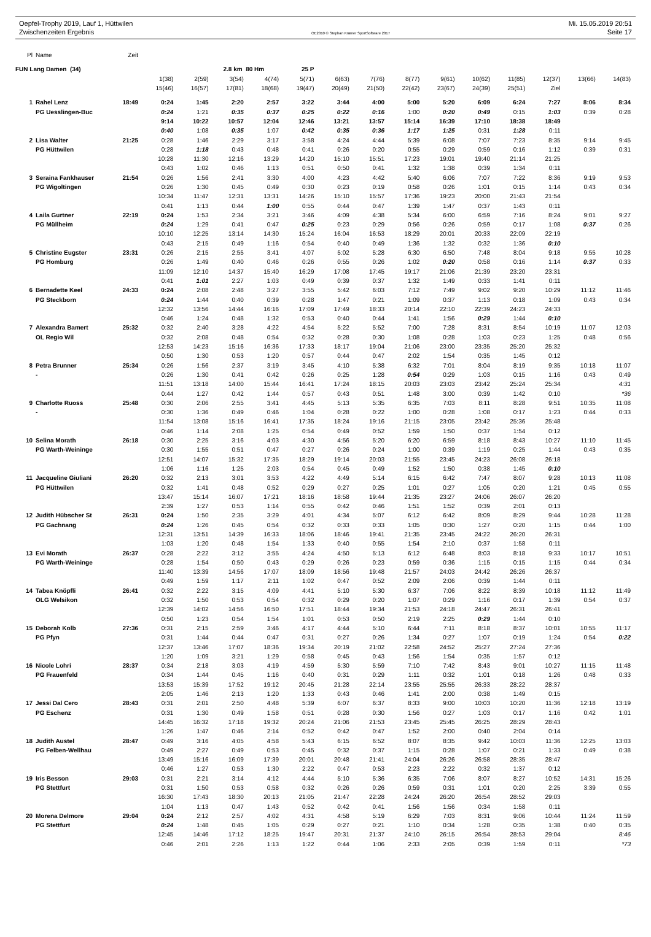Oepfel-Trophy 2019, Lauf 1, Hüttwilen Mi. 15.05.2019 20:51
Zwischenzeiten Ergebnis OE2010 © Stephan Krämer SportSoftware 2017 Seite 17
| Pl | Name | Zeit | | | | | | | | | | | | | | |
| --- | --- | --- | --- | --- | --- | --- | --- | --- | --- | --- | --- | --- | --- | --- | --- | --- |
| FUN Lang Damen (34) | | | | | 2.8 km 80 Hm | | 25 P | | | | | | | | | |
| | | | 1(38) | 2(59) | 3(54) | 4(74) | 5(71) | 6(63) | 7(76) | 8(77) | 9(61) | 10(62) | 11(85) | 12(37) | 13(66) | 14(83) |
| | | | 15(46) | 16(57) | 17(81) | 18(68) | 19(47) | 20(49) | 21(50) | 22(42) | 23(67) | 24(39) | 25(51) | Ziel | | |
| 1 | Rahel Lenz | 18:49 | 0:24 | 1:45 | 2:20 | 2:57 | 3:22 | 3:44 | 4:00 | 5:00 | 5:20 | 6:09 | 6:24 | 7:27 | 8:06 | 8:34 |
| | PG Uesslingen-Buc | | 0:24 | 1:21 | 0:35 | 0:37 | 0:25 | 0:22 | 0:16 | 1:00 | 0:20 | 0:49 | 0:15 | 1:03 | 0:39 | 0:28 |
| | | | 9:14 | 10:22 | 10:57 | 12:04 | 12:46 | 13:21 | 13:57 | 15:14 | 16:39 | 17:10 | 18:38 | 18:49 | | |
| | | | 0:40 | 1:08 | 0:35 | 1:07 | 0:42 | 0:35 | 0:36 | 1:17 | 1:25 | 0:31 | 1:28 | 0:11 | | |
| 2 | Lisa Walter | 21:25 | 0:28 | 1:46 | 2:29 | 3:17 | 3:58 | 4:24 | 4:44 | 5:39 | 6:08 | 7:07 | 7:23 | 8:35 | 9:14 | 9:45 |
| | PG Hüttwilen | | 0:28 | 1:18 | 0:43 | 0:48 | 0:41 | 0:26 | 0:20 | 0:55 | 0:29 | 0:59 | 0:16 | 1:12 | 0:39 | 0:31 |
| | | | 10:28 | 11:30 | 12:16 | 13:29 | 14:20 | 15:10 | 15:51 | 17:23 | 19:01 | 19:40 | 21:14 | 21:25 | | |
| | | | 0:43 | 1:02 | 0:46 | 1:13 | 0:51 | 0:50 | 0:41 | 1:32 | 1:38 | 0:39 | 1:34 | 0:11 | | |
| 3 | Seraina Fankhauser | 21:54 | 0:26 | 1:56 | 2:41 | 3:30 | 4:00 | 4:23 | 4:42 | 5:40 | 6:06 | 7:07 | 7:22 | 8:36 | 9:19 | 9:53 |
| | PG Wigoltingen | | 0:26 | 1:30 | 0:45 | 0:49 | 0:30 | 0:23 | 0:19 | 0:58 | 0:26 | 1:01 | 0:15 | 1:14 | 0:43 | 0:34 |
| | | | 10:34 | 11:47 | 12:31 | 13:31 | 14:26 | 15:10 | 15:57 | 17:36 | 19:23 | 20:00 | 21:43 | 21:54 | | |
| | | | 0:41 | 1:13 | 0:44 | 1:00 | 0:55 | 0:44 | 0:47 | 1:39 | 1:47 | 0:37 | 1:43 | 0:11 | | |
| 4 | Laila Gurtner | 22:19 | 0:24 | 1:53 | 2:34 | 3:21 | 3:46 | 4:09 | 4:38 | 5:34 | 6:00 | 6:59 | 7:16 | 8:24 | 9:01 | 9:27 |
| | PG Müllheim | | 0:24 | 1:29 | 0:41 | 0:47 | 0:25 | 0:23 | 0:29 | 0:56 | 0:26 | 0:59 | 0:17 | 1:08 | 0:37 | 0:26 |
| | | | 10:10 | 12:25 | 13:14 | 14:30 | 15:24 | 16:04 | 16:53 | 18:29 | 20:01 | 20:33 | 22:09 | 22:19 | | |
| | | | 0:43 | 2:15 | 0:49 | 1:16 | 0:54 | 0:40 | 0:49 | 1:36 | 1:32 | 0:32 | 1:36 | 0:10 | | |
| 5 | Christine Eugster | 23:31 | 0:26 | 2:15 | 2:55 | 3:41 | 4:07 | 5:02 | 5:28 | 6:30 | 6:50 | 7:48 | 8:04 | 9:18 | 9:55 | 10:28 |
| | PG Homburg | | 0:26 | 1:49 | 0:40 | 0:46 | 0:26 | 0:55 | 0:26 | 1:02 | 0:20 | 0:58 | 0:16 | 1:14 | 0:37 | 0:33 |
| | | | 11:09 | 12:10 | 14:37 | 15:40 | 16:29 | 17:08 | 17:45 | 19:17 | 21:06 | 21:39 | 23:20 | 23:31 | | |
| | | | 0:41 | 1:01 | 2:27 | 1:03 | 0:49 | 0:39 | 0:37 | 1:32 | 1:49 | 0:33 | 1:41 | 0:11 | | |
| 6 | Bernadette Keel | 24:33 | 0:24 | 2:08 | 2:48 | 3:27 | 3:55 | 5:42 | 6:03 | 7:12 | 7:49 | 9:02 | 9:20 | 10:29 | 11:12 | 11:46 |
| | PG Steckborn | | 0:24 | 1:44 | 0:40 | 0:39 | 0:28 | 1:47 | 0:21 | 1:09 | 0:37 | 1:13 | 0:18 | 1:09 | 0:43 | 0:34 |
| | | | 12:32 | 13:56 | 14:44 | 16:16 | 17:09 | 17:49 | 18:33 | 20:14 | 22:10 | 22:39 | 24:23 | 24:33 | | |
| | | | 0:46 | 1:24 | 0:48 | 1:32 | 0:53 | 0:40 | 0:44 | 1:41 | 1:56 | 0:29 | 1:44 | 0:10 | | |
| 7 | Alexandra Bamert | 25:32 | 0:32 | 2:40 | 3:28 | 4:22 | 4:54 | 5:22 | 5:52 | 7:00 | 7:28 | 8:31 | 8:54 | 10:19 | 11:07 | 12:03 |
| | OL Regio Wil | | 0:32 | 2:08 | 0:48 | 0:54 | 0:32 | 0:28 | 0:30 | 1:08 | 0:28 | 1:03 | 0:23 | 1:25 | 0:48 | 0:56 |
| | | | 12:53 | 14:23 | 15:16 | 16:36 | 17:33 | 18:17 | 19:04 | 21:06 | 23:00 | 23:35 | 25:20 | 25:32 | | |
| | | | 0:50 | 1:30 | 0:53 | 1:20 | 0:57 | 0:44 | 0:47 | 2:02 | 1:54 | 0:35 | 1:45 | 0:12 | | |
| 8 | Petra Brunner | 25:34 | 0:26 | 1:56 | 2:37 | 3:19 | 3:45 | 4:10 | 5:38 | 6:32 | 7:01 | 8:04 | 8:19 | 9:35 | 10:18 | 11:07 |
| | - | | 0:26 | 1:30 | 0:41 | 0:42 | 0:26 | 0:25 | 1:28 | 0:54 | 0:29 | 1:03 | 0:15 | 1:16 | 0:43 | 0:49 |
| | | | 11:51 | 13:18 | 14:00 | 15:44 | 16:41 | 17:24 | 18:15 | 20:03 | 23:03 | 23:42 | 25:24 | 25:34 | | 4:31 |
| | | | 0:44 | 1:27 | 0:42 | 1:44 | 0:57 | 0:43 | 0:51 | 1:48 | 3:00 | 0:39 | 1:42 | 0:10 | | *36 |
| 9 | Charlotte Ruoss | 25:48 | 0:30 | 2:06 | 2:55 | 3:41 | 4:45 | 5:13 | 5:35 | 6:35 | 7:03 | 8:11 | 8:28 | 9:51 | 10:35 | 11:08 |
| | - | | 0:30 | 1:36 | 0:49 | 0:46 | 1:04 | 0:28 | 0:22 | 1:00 | 0:28 | 1:08 | 0:17 | 1:23 | 0:44 | 0:33 |
| | | | 11:54 | 13:08 | 15:16 | 16:41 | 17:35 | 18:24 | 19:16 | 21:15 | 23:05 | 23:42 | 25:36 | 25:48 | | |
| | | | 0:46 | 1:14 | 2:08 | 1:25 | 0:54 | 0:49 | 0:52 | 1:59 | 1:50 | 0:37 | 1:54 | 0:12 | | |
| 10 | Selina Morath | 26:18 | 0:30 | 2:25 | 3:16 | 4:03 | 4:30 | 4:56 | 5:20 | 6:20 | 6:59 | 8:18 | 8:43 | 10:27 | 11:10 | 11:45 |
| | PG Warth-Weininge | | 0:30 | 1:55 | 0:51 | 0:47 | 0:27 | 0:26 | 0:24 | 1:00 | 0:39 | 1:19 | 0:25 | 1:44 | 0:43 | 0:35 |
| | | | 12:51 | 14:07 | 15:32 | 17:35 | 18:29 | 19:14 | 20:03 | 21:55 | 23:45 | 24:23 | 26:08 | 26:18 | | |
| | | | 1:06 | 1:16 | 1:25 | 2:03 | 0:54 | 0:45 | 0:49 | 1:52 | 1:50 | 0:38 | 1:45 | 0:10 | | |
| 11 | Jacqueline Giuliani | 26:20 | 0:32 | 2:13 | 3:01 | 3:53 | 4:22 | 4:49 | 5:14 | 6:15 | 6:42 | 7:47 | 8:07 | 9:28 | 10:13 | 11:08 |
| | PG Hüttwilen | | 0:32 | 1:41 | 0:48 | 0:52 | 0:29 | 0:27 | 0:25 | 1:01 | 0:27 | 1:05 | 0:20 | 1:21 | 0:45 | 0:55 |
| | | | 13:47 | 15:14 | 16:07 | 17:21 | 18:16 | 18:58 | 19:44 | 21:35 | 23:27 | 24:06 | 26:07 | 26:20 | | |
| | | | 2:39 | 1:27 | 0:53 | 1:14 | 0:55 | 0:42 | 0:46 | 1:51 | 1:52 | 0:39 | 2:01 | 0:13 | | |
| 12 | Judith Hübscher St | 26:31 | 0:24 | 1:50 | 2:35 | 3:29 | 4:01 | 4:34 | 5:07 | 6:12 | 6:42 | 8:09 | 8:29 | 9:44 | 10:28 | 11:28 |
| | PG Gachnang | | 0:24 | 1:26 | 0:45 | 0:54 | 0:32 | 0:33 | 0:33 | 1:05 | 0:30 | 1:27 | 0:20 | 1:15 | 0:44 | 1:00 |
| | | | 12:31 | 13:51 | 14:39 | 16:33 | 18:06 | 18:46 | 19:41 | 21:35 | 23:45 | 24:22 | 26:20 | 26:31 | | |
| | | | 1:03 | 1:20 | 0:48 | 1:54 | 1:33 | 0:40 | 0:55 | 1:54 | 2:10 | 0:37 | 1:58 | 0:11 | | |
| 13 | Evi Morath | 26:37 | 0:28 | 2:22 | 3:12 | 3:55 | 4:24 | 4:50 | 5:13 | 6:12 | 6:48 | 8:03 | 8:18 | 9:33 | 10:17 | 10:51 |
| | PG Warth-Weininge | | 0:28 | 1:54 | 0:50 | 0:43 | 0:29 | 0:26 | 0:23 | 0:59 | 0:36 | 1:15 | 0:15 | 1:15 | 0:44 | 0:34 |
| | | | 11:40 | 13:39 | 14:56 | 17:07 | 18:09 | 18:56 | 19:48 | 21:57 | 24:03 | 24:42 | 26:26 | 26:37 | | |
| | | | 0:49 | 1:59 | 1:17 | 2:11 | 1:02 | 0:47 | 0:52 | 2:09 | 2:06 | 0:39 | 1:44 | 0:11 | | |
| 14 | Tabea Knöpfli | 26:41 | 0:32 | 2:22 | 3:15 | 4:09 | 4:41 | 5:10 | 5:30 | 6:37 | 7:06 | 8:22 | 8:39 | 10:18 | 11:12 | 11:49 |
| | OLG Welsikon | | 0:32 | 1:50 | 0:53 | 0:54 | 0:32 | 0:29 | 0:20 | 1:07 | 0:29 | 1:16 | 0:17 | 1:39 | 0:54 | 0:37 |
| | | | 12:39 | 14:02 | 14:56 | 16:50 | 17:51 | 18:44 | 19:34 | 21:53 | 24:18 | 24:47 | 26:31 | 26:41 | | |
| | | | 0:50 | 1:23 | 0:54 | 1:54 | 1:01 | 0:53 | 0:50 | 2:19 | 2:25 | 0:29 | 1:44 | 0:10 | | |
| 15 | Deborah Kolb | 27:36 | 0:31 | 2:15 | 2:59 | 3:46 | 4:17 | 4:44 | 5:10 | 6:44 | 7:11 | 8:18 | 8:37 | 10:01 | 10:55 | 11:17 |
| | PG Pfyn | | 0:31 | 1:44 | 0:44 | 0:47 | 0:31 | 0:27 | 0:26 | 1:34 | 0:27 | 1:07 | 0:19 | 1:24 | 0:54 | 0:22 |
| | | | 12:37 | 13:46 | 17:07 | 18:36 | 19:34 | 20:19 | 21:02 | 22:58 | 24:52 | 25:27 | 27:24 | 27:36 | | |
| | | | 1:20 | 1:09 | 3:21 | 1:29 | 0:58 | 0:45 | 0:43 | 1:56 | 1:54 | 0:35 | 1:57 | 0:12 | | |
| 16 | Nicole Lohri | 28:37 | 0:34 | 2:18 | 3:03 | 4:19 | 4:59 | 5:30 | 5:59 | 7:10 | 7:42 | 8:43 | 9:01 | 10:27 | 11:15 | 11:48 |
| | PG Frauenfeld | | 0:34 | 1:44 | 0:45 | 1:16 | 0:40 | 0:31 | 0:29 | 1:11 | 0:32 | 1:01 | 0:18 | 1:26 | 0:48 | 0:33 |
| | | | 13:53 | 15:39 | 17:52 | 19:12 | 20:45 | 21:28 | 22:14 | 23:55 | 25:55 | 26:33 | 28:22 | 28:37 | | |
| | | | 2:05 | 1:46 | 2:13 | 1:20 | 1:33 | 0:43 | 0:46 | 1:41 | 2:00 | 0:38 | 1:49 | 0:15 | | |
| 17 | Jessi Dal Cero | 28:43 | 0:31 | 2:01 | 2:50 | 4:48 | 5:39 | 6:07 | 6:37 | 8:33 | 9:00 | 10:03 | 10:20 | 11:36 | 12:18 | 13:19 |
| | PG Eschenz | | 0:31 | 1:30 | 0:49 | 1:58 | 0:51 | 0:28 | 0:30 | 1:56 | 0:27 | 1:03 | 0:17 | 1:16 | 0:42 | 1:01 |
| | | | 14:45 | 16:32 | 17:18 | 19:32 | 20:24 | 21:06 | 21:53 | 23:45 | 25:45 | 26:25 | 28:29 | 28:43 | | |
| | | | 1:26 | 1:47 | 0:46 | 2:14 | 0:52 | 0:42 | 0:47 | 1:52 | 2:00 | 0:40 | 2:04 | 0:14 | | |
| 18 | Judith Austel | 28:47 | 0:49 | 3:16 | 4:05 | 4:58 | 5:43 | 6:15 | 6:52 | 8:07 | 8:35 | 9:42 | 10:03 | 11:36 | 12:25 | 13:03 |
| | PG Felben-Wellhau | | 0:49 | 2:27 | 0:49 | 0:53 | 0:45 | 0:32 | 0:37 | 1:15 | 0:28 | 1:07 | 0:21 | 1:33 | 0:49 | 0:38 |
| | | | 13:49 | 15:16 | 16:09 | 17:39 | 20:01 | 20:48 | 21:41 | 24:04 | 26:26 | 26:58 | 28:35 | 28:47 | | |
| | | | 0:46 | 1:27 | 0:53 | 1:30 | 2:22 | 0:47 | 0:53 | 2:23 | 2:22 | 0:32 | 1:37 | 0:12 | | |
| 19 | Iris Besson | 29:03 | 0:31 | 2:21 | 3:14 | 4:12 | 4:44 | 5:10 | 5:36 | 6:35 | 7:06 | 8:07 | 8:27 | 10:52 | 14:31 | 15:26 |
| | PG Stettfurt | | 0:31 | 1:50 | 0:53 | 0:58 | 0:32 | 0:26 | 0:26 | 0:59 | 0:31 | 1:01 | 0:20 | 2:25 | 3:39 | 0:55 |
| | | | 16:30 | 17:43 | 18:30 | 20:13 | 21:05 | 21:47 | 22:28 | 24:24 | 26:20 | 26:54 | 28:52 | 29:03 | | |
| | | | 1:04 | 1:13 | 0:47 | 1:43 | 0:52 | 0:42 | 0:41 | 1:56 | 1:56 | 0:34 | 1:58 | 0:11 | | |
| 20 | Morena Delmore | 29:04 | 0:24 | 2:12 | 2:57 | 4:02 | 4:31 | 4:58 | 5:19 | 6:29 | 7:03 | 8:31 | 9:06 | 10:44 | 11:24 | 11:59 |
| | PG Stettfurt | | 0:24 | 1:48 | 0:45 | 1:05 | 0:29 | 0:27 | 0:21 | 1:10 | 0:34 | 1:28 | 0:35 | 1:38 | 0:40 | 0:35 |
| | | | 12:45 | 14:46 | 17:12 | 18:25 | 19:47 | 20:31 | 21:37 | 24:10 | 26:15 | 26:54 | 28:53 | 29:04 | | 8:46 |
| | | | 0:46 | 2:01 | 2:26 | 1:13 | 1:22 | 0:44 | 1:06 | 2:33 | 2:05 | 0:39 | 1:59 | 0:11 | | *73 |